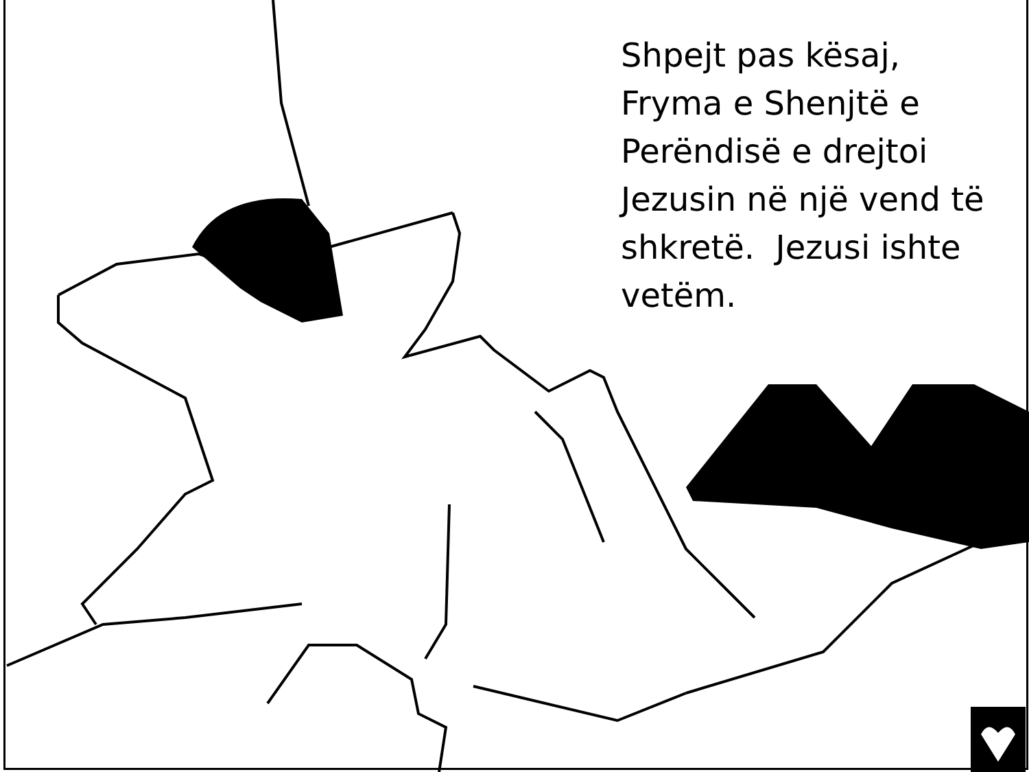Shpejt pas kësaj, Fryma e Shenjtë e Perëndisë e drejtoi Jezusin në një vend të shkretë. Jezusi ishte vetëm.